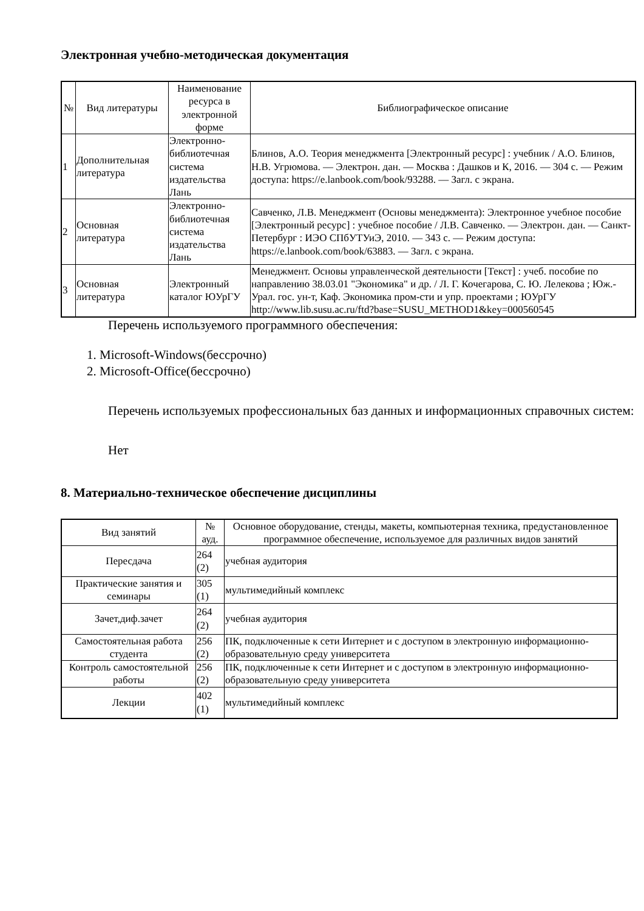Электронная учебно-методическая документация
| № | Вид литературы | Наименование ресурса в электронной форме | Библиографическое описание |
| --- | --- | --- | --- |
| 1 | Дополнительная литература | Электронно-библиотечная система издательства Лань | Блинов, А.О. Теория менеджмента [Электронный ресурс] : учебник / А.О. Блинов, Н.В. Угрюмова. — Электрон. дан. — Москва : Дашков и К, 2016. — 304 с. — Режим доступа: https://e.lanbook.com/book/93288. — Загл. с экрана. |
| 2 | Основная литература | Электронно-библиотечная система издательства Лань | Савченко, Л.В. Менеджмент (Основы менеджмента): Электронное учебное пособие [Электронный ресурс] : учебное пособие / Л.В. Савченко. — Электрон. дан. — Санкт-Петербург : ИЭО СПбУТУиЭ, 2010. — 343 с. — Режим доступа: https://e.lanbook.com/book/63883. — Загл. с экрана. |
| 3 | Основная литература | Электронный каталог ЮУрГУ | Менеджмент. Основы управленческой деятельности [Текст] : учеб. пособие по направлению 38.03.01 "Экономика" и др. / Л. Г. Кочегарова, С. Ю. Лелекова ; Юж.-Урал. гос. ун-т, Каф. Экономика пром-сти и упр. проектами ; ЮУрГУ http://www.lib.susu.ac.ru/ftd?base=SUSU_METHOD1&key=000560545 |
Перечень используемого программного обеспечения:
1. Microsoft-Windows(бессрочно)
2. Microsoft-Office(бессрочно)
Перечень используемых профессиональных баз данных и информационных справочных систем:
Нет
8. Материально-техническое обеспечение дисциплины
| Вид занятий | № ауд. | Основное оборудование, стенды, макеты, компьютерная техника, предустановленное программное обеспечение, используемое для различных видов занятий |
| --- | --- | --- |
| Пересдача | 264 (2) | учебная аудитория |
| Практические занятия и семинары | 305 (1) | мультимедийный комплекс |
| Зачет,диф.зачет | 264 (2) | учебная аудитория |
| Самостоятельная работа студента | 256 (2) | ПК, подключенные к сети Интернет и с доступом в электронную информационно-образовательную среду университета |
| Контроль самостоятельной работы | 256 (2) | ПК, подключенные к сети Интернет и с доступом в электронную информационно-образовательную среду университета |
| Лекции | 402 (1) | мультимедийный комплекс |